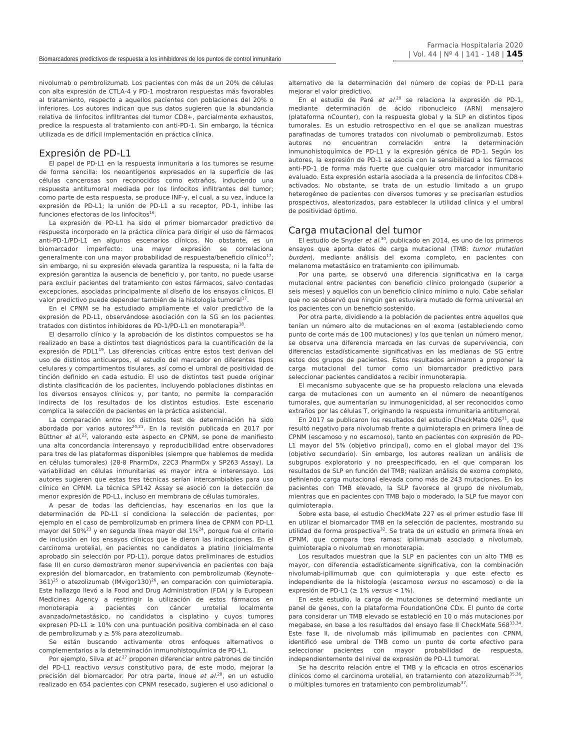Biomarcadores predictivos de respuesta a los inhibidores de los puntos de control inmunitario
Farmacia Hospitalaria 2020
| Vol. 44 | Nº 4 | 141 - 148 | 145
nivolumab o pembrolizumab. Los pacientes con más de un 20% de células con alta expresión de CTLA-4 y PD-1 mostraron respuestas más favorables al tratamiento, respecto a aquellos pacientes con poblaciones del 20% o inferiores. Los autores indican que sus datos sugieren que la abundancia relativa de linfocitos infiltrantes del tumor CD8+, parcialmente exhaustos, predice la respuesta al tratamiento con anti-PD-1. Sin embargo, la técnica utilizada es de difícil implementación en práctica clínica.
Expresión de PD-L1
El papel de PD-L1 en la respuesta inmunitaria a los tumores se resume de forma sencilla: los neoantígenos expresados en la superficie de las células cancerosas son reconocidos como extraños, induciendo una respuesta antitumoral mediada por los linfocitos infiltrantes del tumor; como parte de esta respuesta, se produce INF-γ, el cual, a su vez, induce la expresión de PD-L1; la unión de PD-L1 a su receptor, PD-1, inhibe las funciones efectoras de los linfocitos<sup>16</sup>.
La expresión de PD-L1 ha sido el primer biomarcador predictivo de respuesta incorporado en la práctica clínica para dirigir el uso de fármacos anti-PD-1/PD-L1 en algunos escenarios clínicos. No obstante, es un biomarcador imperfecto: una mayor expresión se correlaciona generalmente con una mayor probabilidad de respuesta/beneficio clínico<sup>17</sup>; sin embargo, ni su expresión elevada garantiza la respuesta, ni la falta de expresión garantiza la ausencia de beneficio y, por tanto, no puede usarse para excluir pacientes del tratamiento con estos fármacos, salvo contadas excepciones, asociadas principalmente al diseño de los ensayos clínicos. El valor predictivo puede depender también de la histología tumoral<sup>17</sup>.
En el CPNM se ha estudiado ampliamente el valor predictivo de la expresión de PD-L1, observándose asociación con la SG en los pacientes tratados con distintos inhibidores de PD-1/PD-L1 en monoterapia<sup>18</sup>.
El desarrollo clínico y la aprobación de los distintos compuestos se ha realizado en base a distintos test diagnósticos para la cuantificación de la expresión de PDL1<sup>19</sup>. Las diferencias críticas entre estos test derivan del uso de distintos anticuerpos, el estudio del marcador en diferentes tipos celulares y compartimentos tisulares, así como el umbral de positividad de tinción definido en cada estudio. El uso de distintos test puede originar distinta clasificación de los pacientes, incluyendo poblaciones distintas en los diversos ensayos clínicos y, por tanto, no permite la comparación indirecta de los resultados de los distintos estudios. Este escenario complica la selección de pacientes en la práctica asistencial.
La comparación entre los distintos test de determinación ha sido abordada por varios autores<sup>20,21</sup>. En la revisión publicada en 2017 por Büttner et al.<sup>22</sup>, valorando este aspecto en CPNM, se pone de manifiesto una alta concordancia interensayo y reproducibilidad entre observadores para tres de las plataformas disponibles (siempre que hablemos de medida en células tumorales) (28-8 PharmDx, 22C3 PharmDx y SP263 Assay). La variabilidad en células inmunitarias es mayor intra e interensayo. Los autores sugieren que estas tres técnicas serían intercambiables para uso clínico en CPNM. La técnica SP142 Assay se asoció con la detección de menor expresión de PD-L1, incluso en membrana de células tumorales.
A pesar de todas las deficiencias, hay escenarios en los que la determinación de PD-L1 sí condiciona la selección de pacientes, por ejemplo en el caso de pembrolizumab en primera línea de CPNM con PD-L1 mayor del 50%<sup>23</sup> y en segunda línea mayor del 1%<sup>24</sup>, porque fue el criterio de inclusión en los ensayos clínicos que le dieron las indicaciones. En el carcinoma urotelial, en pacientes no candidatos a platino (inicialmente aprobado sin selección por PD-L1), porque datos preliminares de estudios fase III en curso demostraron menor supervivencia en pacientes con baja expresión del biomarcador, en tratamiento con pembrolizumab (Keynote-361)<sup>25</sup> o atezolizumab (IMvigor130)<sup>26</sup>, en comparación con quimioterapia. Este hallazgo llevó a la Food and Drug Administration (FDA) y la European Medicines Agency a restringir la utilización de estos fármacos en monoterapia a pacientes con cáncer urotelial localmente avanzado/metastásico, no candidatos a cisplatino y cuyos tumores expresen PD-L1 ≥ 10% con una puntuación positiva combinada en el caso de pembrolizumab y ≥ 5% para atezolizumab.
Se están buscando activamente otros enfoques alternativos o complementarios a la determinación inmunohistoquímica de PD-L1.
Por ejemplo, Silva et al.<sup>27</sup> proponen diferenciar entre patrones de tinción del PD-L1 reactivo versus constitutivo para, de este modo, mejorar la precisión del biomarcador. Por otra parte, Inoue et al.<sup>28</sup>, en un estudio realizado en 654 pacientes con CPNM resecado, sugieren el uso adicional o alternativo de la determinación del número de copias de PD-L1 para mejorar el valor predictivo.
En el estudio de Paré et al.<sup>29</sup> se relaciona la expresión de PD-1, mediante determinación de ácido ribonucleico (ARN) mensajero (plataforma nCounter), con la respuesta global y la SLP en distintos tipos tumorales. Es un estudio retrospectivo en el que se analizan muestras parafinadas de tumores tratados con nivolumab o pembrolizumab. Estos autores no encuentran correlación entre la determinación inmunohistoquímica de PD-L1 y la expresión génica de PD-1. Según los autores, la expresión de PD-1 se asocia con la sensibilidad a los fármacos anti-PD-1 de forma más fuerte que cualquier otro marcador inmunitario evaluado. Esta expresión estaría asociada a la presencia de linfocitos CD8+ activados. No obstante, se trata de un estudio limitado a un grupo heterogéneo de pacientes con diversos tumores y se precisarían estudios prospectivos, aleatorizados, para establecer la utilidad clínica y el umbral de positividad óptimo.
Carga mutacional del tumor
El estudio de Snyder et al.<sup>30</sup>, publicado en 2014, es uno de los primeros ensayos que aporta datos de carga mutacional (TMB: tumor mutation burden), mediante análisis del exoma completo, en pacientes con melanoma metastásico en tratamiento con ipilimumab.
Por una parte, se observó una diferencia significativa en la carga mutacional entre pacientes con beneficio clínico prolongado (superior a seis meses) y aquellos con un beneficio clínico mínimo o nulo. Cabe señalar que no se observó que ningún gen estuviera mutado de forma universal en los pacientes con un beneficio sostenido.
Por otra parte, dividiendo a la población de pacientes entre aquellos que tenían un número alto de mutaciones en el exoma (estableciendo como punto de corte más de 100 mutaciones) y los que tenían un número menor, se observa una diferencia marcada en las curvas de supervivencia, con diferencias estadísticamente significativas en las medianas de SG entre estos dos grupos de pacientes. Estos resultados animaron a proponer la carga mutacional del tumor como un biomarcador predictivo para seleccionar pacientes candidatos a recibir inmunoterapia.
El mecanismo subyacente que se ha propuesto relaciona una elevada carga de mutaciones con un aumento en el número de neoantígenos tumorales, que aumentarían su inmunogenicidad, al ser reconocidos como extraños por las células T, originando la respuesta inmunitaria antitumoral.
En 2017 se publicaron los resultados del estudio CheckMate 026<sup>31</sup>, que resultó negativo para nivolumab frente a quimioterapia en primera línea de CPNM (escamoso y no escamoso), tanto en pacientes con expresión de PD-L1 mayor del 5% (objetivo principal), como en el global mayor del 1% (objetivo secundario). Sin embargo, los autores realizan un análisis de subgrupos exploratorio y no preespecificado, en el que comparan los resultados de SLP en función del TMB; realizan análisis de exoma completo, definiendo carga mutacional elevada como más de 243 mutaciones. En los pacientes con TMB elevado, la SLP favorece al grupo de nivolumab, mientras que en pacientes con TMB bajo o moderado, la SLP fue mayor con quimioterapia.
Sobre esta base, el estudio CheckMate 227 es el primer estudio fase III en utilizar el biomarcador TMB en la selección de pacientes, mostrando su utilidad de forma prospectiva<sup>32</sup>. Se trata de un estudio en primera línea en CPNM, que compara tres ramas: ipilimumab asociado a nivolumab, quimioterapia o nivolumab en monoterapia.
Los resultados muestran que la SLP en pacientes con un alto TMB es mayor, con diferencia estadísticamente significativa, con la combinación nivolumab-ipilimumab que con quimioterapia y que este efecto es independiente de la histología (escamoso versus no escamoso) o de la expresión de PD-L1 (≥ 1% versus < 1%).
En este estudio, la carga de mutaciones se determinó mediante un panel de genes, con la plataforma FoundationOne CDx. El punto de corte para considerar un TMB elevado se estableció en 10 o más mutaciones por megabase, en base a los resultados del ensayo fase II CheckMate 568<sup>33,34</sup>. Este fase II, de nivolumab más ipilimumab en pacientes con CPNM, identificó ese umbral de TMB como un punto de corte efectivo para seleccionar pacientes con mayor probabilidad de respuesta, independientemente del nivel de expresión de PD-L1 tumoral.
Se ha descrito relación entre el TMB y la eficacia en otros escenarios clínicos como el carcinoma urotelial, en tratamiento con atezolizumab<sup>35,36</sup>, o múltiples tumores en tratamiento con pembrolizumab<sup>37</sup>.